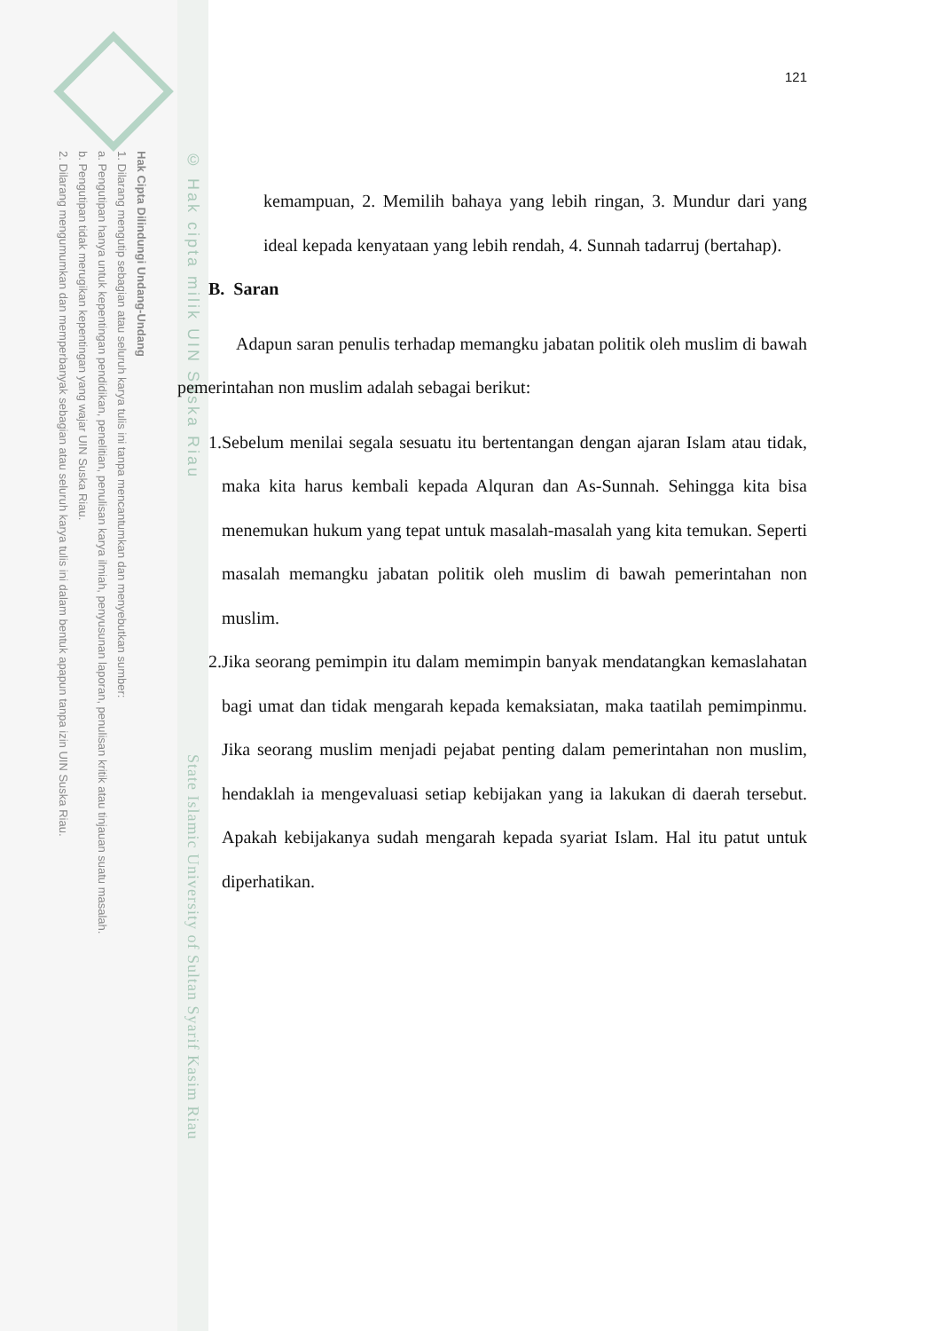Hak Cipta Dilindungi Undang-Undang
1. Dilarang mengutip sebagian atau seluruh karya tulis ini tanpa mencantumkan dan menyebutkan sumber:
a. Pengutipan hanya untuk kepentingan pendidikan, penelitian, penulisan karya ilmiah, penyusunan laporan, penulisan kritik atau tinjauan suatu masalah.
b. Pengutipan tidak merugikan kepentingan yang wajar UIN Suska Riau.
2. Dilarang mengumumkan dan memperbanyak sebagian atau seluruh karya tulis ini dalam bentuk apapun tanpa izin UIN Suska Riau.
© Hak cipta milik UIN Suska Riau
State Islamic University of Sultan Syarif Kasim Riau
121
kemampuan, 2. Memilih bahaya yang lebih ringan, 3. Mundur dari yang ideal kepada kenyataan yang lebih rendah, 4. Sunnah tadarruj (bertahap).
B. Saran
Adapun saran penulis terhadap memangku jabatan politik oleh muslim di bawah pemerintahan non muslim adalah sebagai berikut:
1. Sebelum menilai segala sesuatu itu bertentangan dengan ajaran Islam atau tidak, maka kita harus kembali kepada Alquran dan As-Sunnah. Sehingga kita bisa menemukan hukum yang tepat untuk masalah-masalah yang kita temukan. Seperti masalah memangku jabatan politik oleh muslim di bawah pemerintahan non muslim.
2. Jika seorang pemimpin itu dalam memimpin banyak mendatangkan kemaslahatan bagi umat dan tidak mengarah kepada kemaksiatan, maka taatilah pemimpinmu. Jika seorang muslim menjadi pejabat penting dalam pemerintahan non muslim, hendaklah ia mengevaluasi setiap kebijakan yang ia lakukan di daerah tersebut. Apakah kebijakanya sudah mengarah kepada syariat Islam. Hal itu patut untuk diperhatikan.